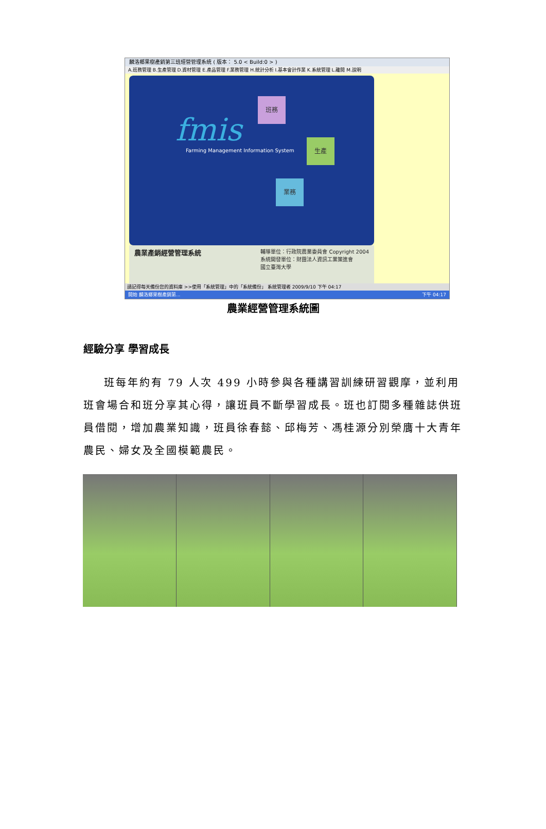麟洛鄉果樹產銷第三班經營管理系統 ( 版本： 5.0 < Build:0 > )
A.班務管理 B.生產管理 D.資材管理 E.產品管理 F.業務管理 H.統計分析 I.基本會計作業 K.系統管理 L.離開 M.說明
fmis
Farming Management Information System
班務
生產
業務
農業產銷經營管理系統
輔導單位：行政院農業委員會 Copyright 2004
系統開發單位：財團法人資訊工業策進會
國立臺灣大學
請記得每天備份您的資料庫 >>使用「系統管理」中的「系統備份」 系統管理者 2009/9/10 下午 04:17
開始 麟洛鄉果樹產銷第... 下午 04:17
農業經營管理系統圖
經驗分享 學習成長
班每年約有 79 人次 499 小時參與各種講習訓練研習觀摩，並利用班會場合和班分享其心得，讓班員不斷學習成長。班也訂閱多種雜誌供班員借閱，增加農業知識，班員徐春懿、邱梅芳、馮桂源分別榮膺十大青年農民、婦女及全國模範農民。